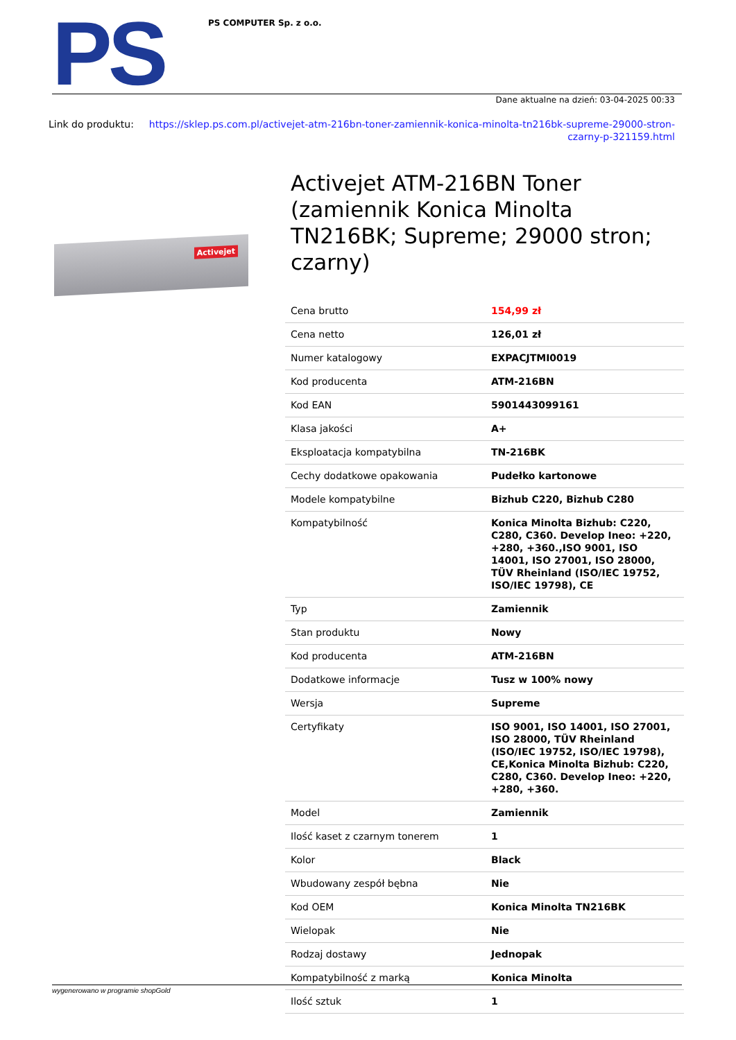PS
PS COMPUTER Sp. z o.o.
Dane aktualne na dzień: 03-04-2025 00:33
Link do produktu: https://sklep.ps.com.pl/activejet-atm-216bn-toner-zamiennik-konica-minolta-tn216bk-supreme-29000-stron-czarny-p-321159.html
Activejet
Activejet ATM-216BN Toner (zamiennik Konica Minolta TN216BK; Supreme; 29000 stron; czarny)
| Cena brutto | 154,99 zł |
| Cena netto | 126,01 zł |
| Numer katalogowy | EXPACJTMI0019 |
| Kod producenta | ATM-216BN |
| Kod EAN | 5901443099161 |
| Klasa jakości | A+ |
| Eksploatacja kompatybilna | TN-216BK |
| Cechy dodatkowe opakowania | Pudełko kartonowe |
| Modele kompatybilne | Bizhub C220, Bizhub C280 |
| Kompatybilność | Konica Minolta Bizhub: C220, C280, C360. Develop Ineo: +220, +280, +360.,ISO 9001, ISO 14001, ISO 27001, ISO 28000, TÜV Rheinland (ISO/IEC 19752, ISO/IEC 19798), CE |
| Typ | Zamiennik |
| Stan produktu | Nowy |
| Kod producenta | ATM-216BN |
| Dodatkowe informacje | Tusz w 100% nowy |
| Wersja | Supreme |
| Certyfikaty | ISO 9001, ISO 14001, ISO 27001, ISO 28000, TÜV Rheinland (ISO/IEC 19752, ISO/IEC 19798), CE,Konica Minolta Bizhub: C220, C280, C360. Develop Ineo: +220, +280, +360. |
| Model | Zamiennik |
| Ilość kaset z czarnym tonerem | 1 |
| Kolor | Black |
| Wbudowany zespół bębna | Nie |
| Kod OEM | Konica Minolta TN216BK |
| Wielopak | Nie |
| Rodzaj dostawy | Jednopak |
| Kompatybilność z marką | Konica Minolta |
| Ilość sztuk | 1 |
wygenerowano w programie shopGold